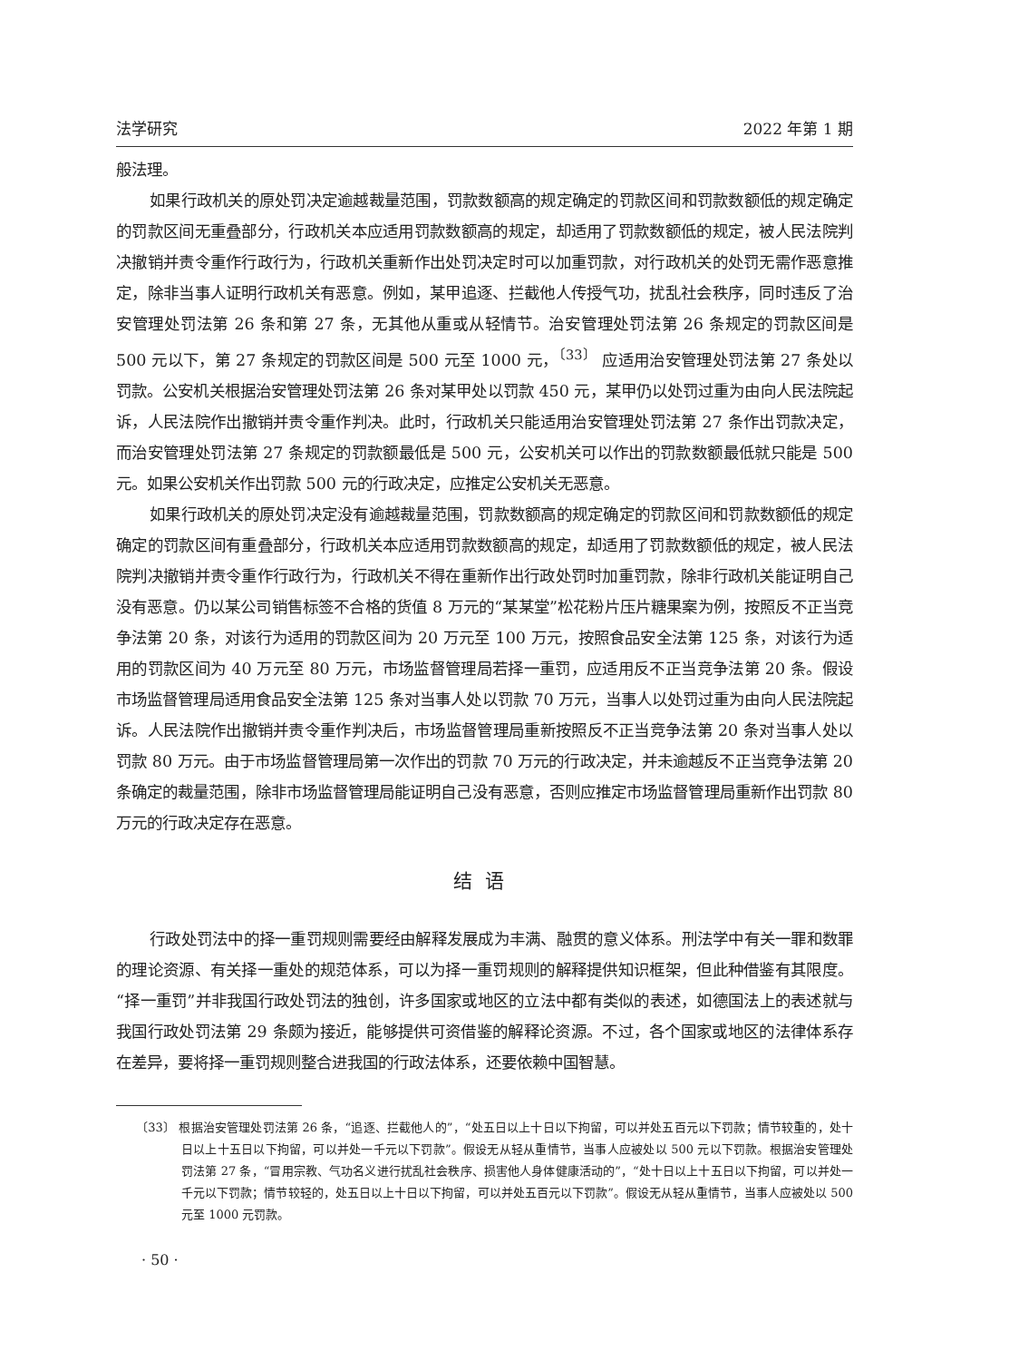法学研究 2022 年第 1 期
般法理。
如果行政机关的原处罚决定逾越裁量范围，罚款数额高的规定确定的罚款区间和罚款数额低的规定确定的罚款区间无重叠部分，行政机关本应适用罚款数额高的规定，却适用了罚款数额低的规定，被人民法院判决撤销并责令重作行政行为，行政机关重新作出处罚决定时可以加重罚款，对行政机关的处罚无需作恶意推定，除非当事人证明行政机关有恶意。例如，某甲追逐、拦截他人传授气功，扰乱社会秩序，同时违反了治安管理处罚法第 26 条和第 27 条，无其他从重或从轻情节。治安管理处罚法第 26 条规定的罚款区间是 500 元以下，第 27 条规定的罚款区间是 500 元至 1000 元，<sup>〔33〕</sup> 应适用治安管理处罚法第 27 条处以罚款。公安机关根据治安管理处罚法第 26 条对某甲处以罚款 450 元，某甲仍以处罚过重为由向人民法院起诉，人民法院作出撤销并责令重作判决。此时，行政机关只能适用治安管理处罚法第 27 条作出罚款决定，而治安管理处罚法第 27 条规定的罚款额最低是 500 元，公安机关可以作出的罚款数额最低就只能是 500 元。如果公安机关作出罚款 500 元的行政决定，应推定公安机关无恶意。
如果行政机关的原处罚决定没有逾越裁量范围，罚款数额高的规定确定的罚款区间和罚款数额低的规定确定的罚款区间有重叠部分，行政机关本应适用罚款数额高的规定，却适用了罚款数额低的规定，被人民法院判决撤销并责令重作行政行为，行政机关不得在重新作出行政处罚时加重罚款，除非行政机关能证明自己没有恶意。仍以某公司销售标签不合格的货值 8 万元的“某某堂”松花粉片压片糖果案为例，按照反不正当竞争法第 20 条，对该行为适用的罚款区间为 20 万元至 100 万元，按照食品安全法第 125 条，对该行为适用的罚款区间为 40 万元至 80 万元，市场监督管理局若择一重罚，应适用反不正当竞争法第 20 条。假设市场监督管理局适用食品安全法第 125 条对当事人处以罚款 70 万元，当事人以处罚过重为由向人民法院起诉。人民法院作出撤销并责令重作判决后，市场监督管理局重新按照反不正当竞争法第 20 条对当事人处以罚款 80 万元。由于市场监督管理局第一次作出的罚款 70 万元的行政决定，并未逾越反不正当竞争法第 20 条确定的裁量范围，除非市场监督管理局能证明自己没有恶意，否则应推定市场监督管理局重新作出罚款 80 万元的行政决定存在恶意。
结语
行政处罚法中的择一重罚规则需要经由解释发展成为丰满、融贯的意义体系。刑法学中有关一罪和数罪的理论资源、有关择一重处的规范体系，可以为择一重罚规则的解释提供知识框架，但此种借鉴有其限度。“择一重罚”并非我国行政处罚法的独创，许多国家或地区的立法中都有类似的表述，如德国法上的表述就与我国行政处罚法第 29 条颇为接近，能够提供可资借鉴的解释论资源。不过，各个国家或地区的法律体系存在差异，要将择一重罚规则整合进我国的行政法体系，还要依赖中国智慧。
〔33〕 根据治安管理处罚法第 26 条，“追逐、拦截他人的”，“处五日以上十日以下拘留，可以并处五百元以下罚款；情节较重的，处十日以上十五日以下拘留，可以并处一千元以下罚款”。假设无从轻从重情节，当事人应被处以 500 元以下罚款。根据治安管理处罚法第 27 条，“冒用宗教、气功名义进行扰乱社会秩序、损害他人身体健康活动的”，“处十日以上十五日以下拘留，可以并处一千元以下罚款；情节较轻的，处五日以上十日以下拘留，可以并处五百元以下罚款”。假设无从轻从重情节，当事人应被处以 500 元至 1000 元罚款。
· 50 ·